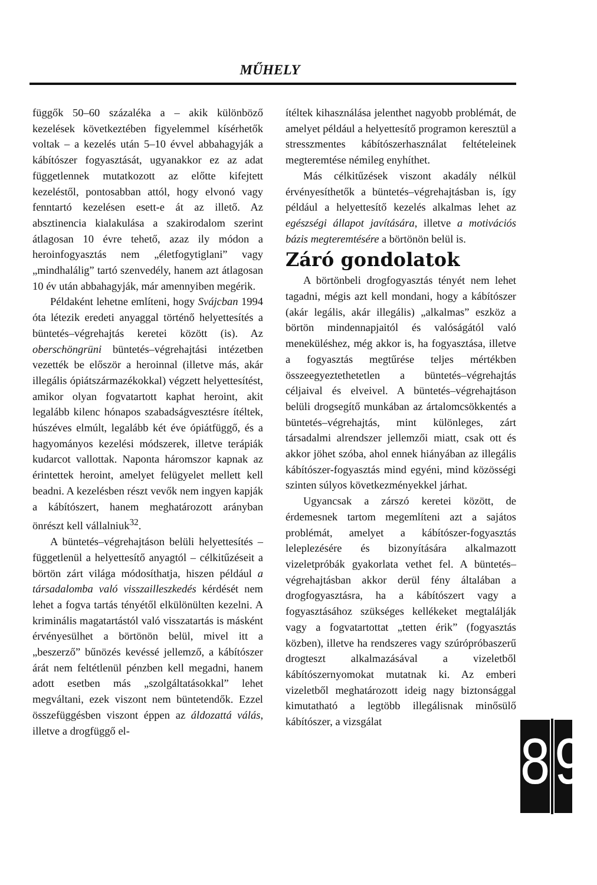MŰHELY
függők 50–60 százaléka a – akik különböző kezelések következtében figyelemmel kísérhetők voltak – a kezelés után 5–10 évvel abbahagyják a kábítószer fogyasztását, ugyanakkor ez az adat függetlennek mutatkozott az előtte kifejtett kezeléstől, pontosabban attól, hogy elvonó vagy fenntartó kezelésen esett-e át az illető. Az absztinencia kialakulása a szakirodalom szerint átlagosan 10 évre tehető, azaz ily módon a heroinfogyasztás nem „életfogytiglani” vagy „mindhalálig” tartó szenvedély, hanem azt átlagosan 10 év után abbahagyják, már amennyiben megérik.
Példaként lehetne említeni, hogy Svájcban 1994 óta létezik eredeti anyaggal történő helyettesítés a büntetés–végrehajtás keretei között (is). Az oberschöngrüni büntetés–végrehajtási intézetben vezették be először a heroinnal (illetve más, akár illegális ópiátszármazékokkal) végzett helyettesítést, amikor olyan fogvatartott kaphat heroint, akit legalább kilenc hónapos szabadságvesztésre ítéltek, húszéves elmúlt, legalább két éve ópiátfüggő, és a hagyományos kezelési módszerek, illetve terápiák kudarcot vallottak. Naponta háromszor kapnak az érintettek heroint, amelyet felügyelet mellett kell beadni. A kezelésben részt vevők nem ingyen kapják a kábítószert, hanem meghatározott arányban önrészt kell vállalniuk<sup>32</sup>.
A büntetés–végrehajtáson belüli helyettesítés – függetlenül a helyettesítő anyagtól – célkitűzéseit a börtön zárt világa módosíthatja, hiszen például a társadalomba való visszailleszkedés kérdését nem lehet a fogva tartás tényétől elkülönülten kezelni. A kriminális magatartástól való visszatartás is másként érvényesülhet a börtönön belül, mivel itt a „beszerző” bűnözés kevéssé jellemző, a kábítószer árát nem feltétlenül pénzben kell megadni, hanem adott esetben más „szolgáltatásokkal” lehet megváltani, ezek viszont nem büntetendők. Ezzel összefüggésben viszont éppen az áldozattá válás, illetve a drogfüggő el-
ítéltek kihasználása jelenthet nagyobb problémát, de amelyet például a helyettesítő programon keresztül a stresszmentes kábítószerhasználat feltételeinek megteremtése némileg enyhíthet.
Más célkitűzések viszont akadály nélkül érvényesíthetők a büntetés–végrehajtásban is, így például a helyettesítő kezelés alkalmas lehet az egészségi állapot javítására, illetve a motivációs bázis megteremtésére a börtönön belül is.
Záró gondolatok
A börtönbeli drogfogyasztás tényét nem lehet tagadni, mégis azt kell mondani, hogy a kábítószer (akár legális, akár illegális) „alkalmas” eszköz a börtön mindennapjaitól és valóságától való meneküléshez, még akkor is, ha fogyasztása, illetve a fogyasztás megtűrése teljes mértékben összeegyeztethetetlen a büntetés–végrehajtás céljaival és elveivel. A büntetés–végrehajtáson belüli drogsegítő munkában az ártalomcsökkentés a büntetés–végrehajtás, mint különleges, zárt társadalmi alrendszer jellemzői miatt, csak ott és akkor jöhet szóba, ahol ennek hiányában az illegális kábítószer-fogyasztás mind egyéni, mind közösségi szinten súlyos következményekkel járhat.
Ugyancsak a zárszó keretei között, de érdemesnek tartom megemlíteni azt a sajátos problémát, amelyet a kábítószer-fogyasztás leleplezésére és bizonyítására alkalmazott vizeletpróbák gyakorlata vethet fel. A büntetés–végrehajtásban akkor derül fény általában a drogfogyasztásra, ha a kábítószert vagy a fogyasztásához szükséges kellékeket megtalálják vagy a fogvatartottat „tetten érik” (fogyasztás közben), illetve ha rendszeres vagy szúrópróbaszerű drogteszt alkalmazásával a vizeletből kábítószernyomokat mutatnak ki. Az emberi vizeletből meghatározott ideig nagy biztonsággal kimutatható a legtöbb illegálisnak minősülő kábítószer, a vizsgálat
8 9